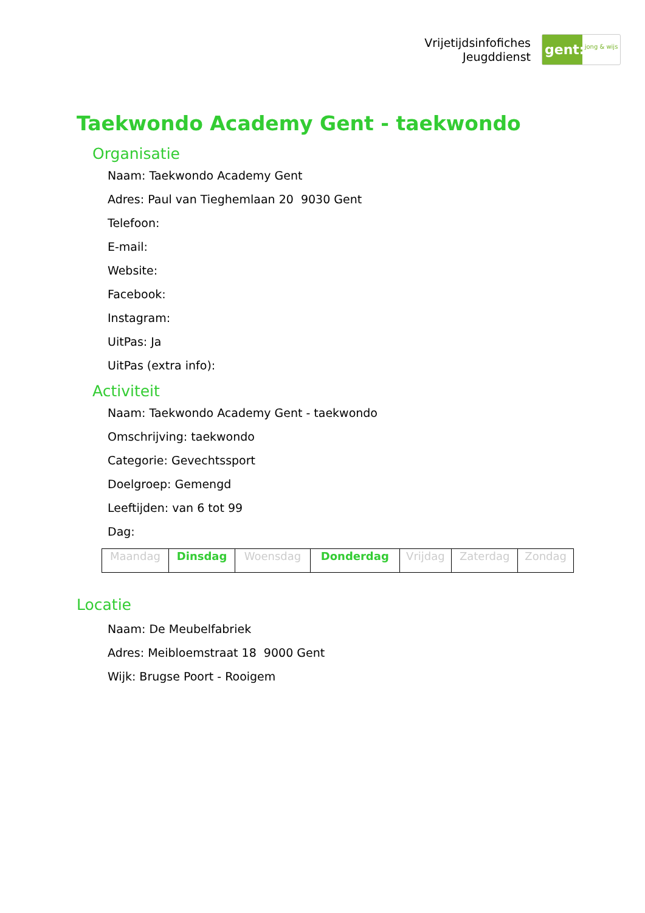Vrijetijdsinfofiches
Jeugddienst
gent:
jong & wijs
Taekwondo Academy Gent - taekwondo
Organisatie
Naam: Taekwondo Academy Gent
Adres: Paul van Tieghemlaan 20 9030 Gent
Telefoon:
E-mail:
Website:
Facebook:
Instagram:
UitPas: Ja
UitPas (extra info):
Activiteit
Naam: Taekwondo Academy Gent - taekwondo
Omschrijving: taekwondo
Categorie: Gevechtssport
Doelgroep: Gemengd
Leeftijden: van 6 tot 99
Dag:
| Maandag | Dinsdag | Woensdag | Donderdag | Vrijdag | Zaterdag | Zondag |
Locatie
Naam: De Meubelfabriek
Adres: Meibloemstraat 18 9000 Gent
Wijk: Brugse Poort - Rooigem